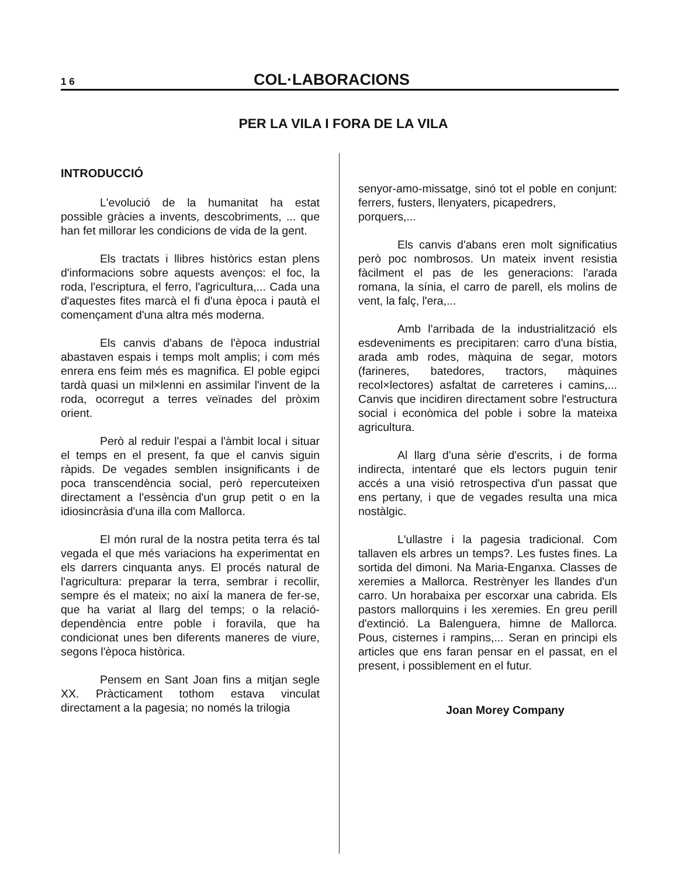1 6 COL·LABORACIONS
PER LA VILA I FORA DE LA VILA
INTRODUCCIÓ
L'evolució de la humanitat ha estat possible gràcies a invents, descobriments, ... que han fet millorar les condicions de vida de la gent.
Els tractats i llibres històrics estan plens d'informacions sobre aquests avenços: el foc, la roda, l'escriptura, el ferro, l'agricultura,... Cada una d'aquestes fites marcà el fi d'una època i pautà el començament d'una altra més moderna.
Els canvis d'abans de l'època industrial abastaven espais i temps molt amplis; i com més enrera ens feim més es magnifica. El poble egipci tardà quasi un mil×lenni en assimilar l'invent de la roda, ocorregut a terres veïnades del pròxim orient.
Però al reduir l'espai a l'àmbit local i situar el temps en el present, fa que el canvis siguin ràpids. De vegades semblen insignificants i de poca transcendència social, però repercuteixen directament a l'essència d'un grup petit o en la idiosincràsia d'una illa com Mallorca.
El món rural de la nostra petita terra és tal vegada el que més variacions ha experimentat en els darrers cinquanta anys. El procés natural de l'agricultura: preparar la terra, sembrar i recollir, sempre és el mateix; no així la manera de fer-se, que ha variat al llarg del temps; o la relació-dependència entre poble i foravila, que ha condicionat unes ben diferents maneres de viure, segons l'època històrica.
Pensem en Sant Joan fins a mitjan segle XX. Pràcticament tothom estava vinculat directament a la pagesia; no només la trilogia
senyor-amo-missatge, sinó tot el poble en conjunt: ferrers, fusters, llenyaters, picapedrers,
porquers,...
Els canvis d'abans eren molt significatius però poc nombrosos. Un mateix invent resistia fàcilment el pas de les generacions: l'arada romana, la sínia, el carro de parell, els molins de vent, la falç, l'era,...
Amb l'arribada de la industrialització els esdeveniments es precipitaren: carro d'una bístia, arada amb rodes, màquina de segar, motors (farineres, batedores, tractors, màquines recol×lectores) asfaltat de carreteres i camins,... Canvis que incidiren directament sobre l'estructura social i econòmica del poble i sobre la mateixa agricultura.
Al llarg d'una sèrie d'escrits, i de forma indirecta, intentaré que els lectors puguin tenir accés a una visió retrospectiva d'un passat que ens pertany, i que de vegades resulta una mica nostàlgic.
L'ullastre i la pagesia tradicional. Com tallaven els arbres un temps?. Les fustes fines. La sortida del dimoni. Na Maria-Enganxa. Classes de xeremies a Mallorca. Restrènyer les llandes d'un carro. Un horabaixa per escorxar una cabrida. Els pastors mallorquins i les xeremies. En greu perill d'extinció. La Balenguera, himne de Mallorca. Pous, cisternes i rampins,... Seran en principi els articles que ens faran pensar en el passat, en el present, i possiblement en el futur.
Joan Morey Company